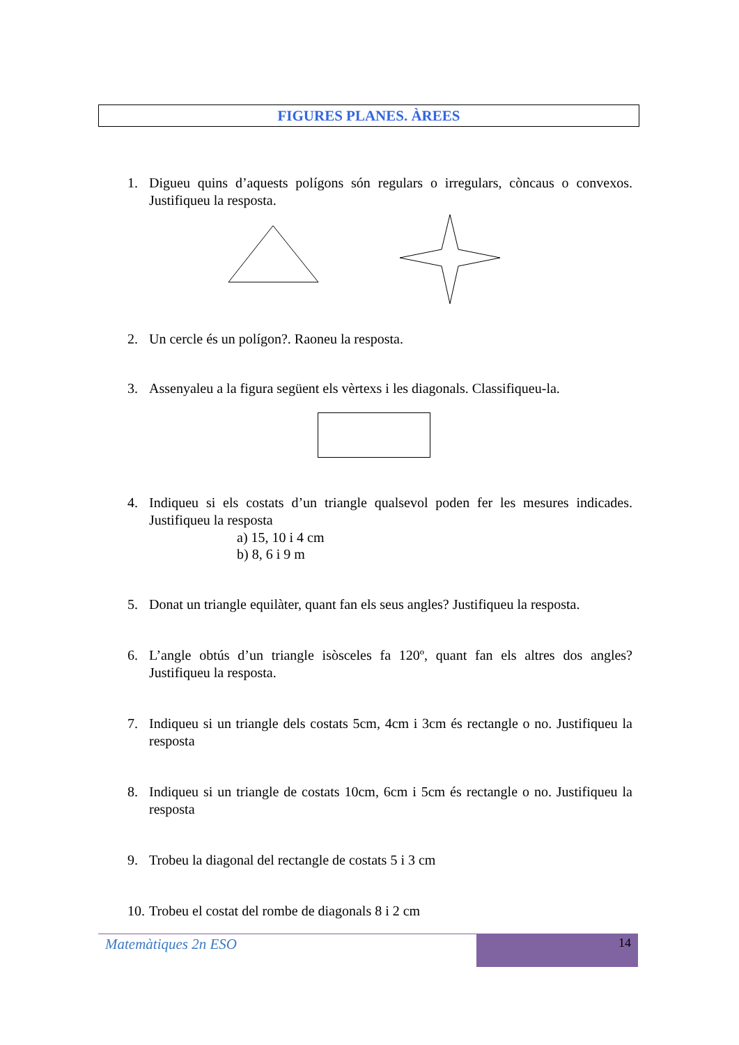FIGURES PLANES. ÀREES
1. Digueu quins d’aquests polígons són regulars o irregulars, còncaus o convexos. Justifiqueu la resposta.
2. Un cercle és un polígon?. Raoneu la resposta.
3. Assenyaleu a la figura següent els vèrtexs i les diagonals. Classifiqueu-la.
4. Indiqueu si els costats d’un triangle qualsevol poden fer les mesures indicades. Justifiqueu la resposta
a) 15, 10 i 4 cm
b) 8, 6 i 9 m
5. Donat un triangle equilàter, quant fan els seus angles? Justifiqueu la resposta.
6. L’angle obtús d’un triangle isòsceles fa 120º, quant fan els altres dos angles? Justifiqueu la resposta.
7. Indiqueu si un triangle dels costats 5cm, 4cm i 3cm és rectangle o no. Justifiqueu la resposta
8. Indiqueu si un triangle de costats 10cm, 6cm i 5cm és rectangle o no. Justifiqueu la resposta
9. Trobeu la diagonal del rectangle de costats 5 i 3 cm
10. Trobeu el costat del rombe de diagonals 8 i 2 cm
Matemàtiques 2n ESO 14